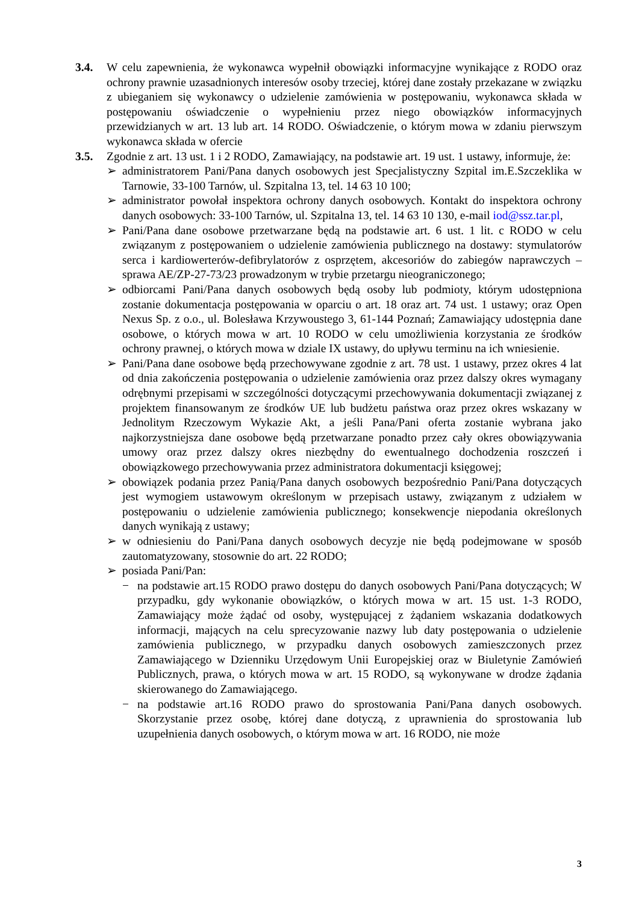3.4. W celu zapewnienia, że wykonawca wypełnił obowiązki informacyjne wynikające z RODO oraz ochrony prawnie uzasadnionych interesów osoby trzeciej, której dane zostały przekazane w związku z ubieganiem się wykonawcy o udzielenie zamówienia w postępowaniu, wykonawca składa w postępowaniu oświadczenie o wypełnieniu przez niego obowiązków informacyjnych przewidzianych w art. 13 lub art. 14 RODO. Oświadczenie, o którym mowa w zdaniu pierwszym wykonawca składa w ofercie
3.5. Zgodnie z art. 13 ust. 1 i 2 RODO, Zamawiający, na podstawie art. 19 ust. 1 ustawy, informuje, że:
➢ administratorem Pani/Pana danych osobowych jest Specjalistyczny Szpital im.E.Szczeklika w Tarnowie, 33-100 Tarnów, ul. Szpitalna 13, tel. 14 63 10 100;
➢ administrator powołał inspektora ochrony danych osobowych. Kontakt do inspektora ochrony danych osobowych: 33-100 Tarnów, ul. Szpitalna 13, tel. 14 63 10 130, e-mail iod@ssz.tar.pl,
➢ Pani/Pana dane osobowe przetwarzane będą na podstawie art. 6 ust. 1 lit. c RODO w celu związanym z postępowaniem o udzielenie zamówienia publicznego na dostawy: stymulatorów serca i kardiowerterów-defibrylatorów z osprzętem, akcesoriów do zabiegów naprawczych – sprawa AE/ZP-27-73/23 prowadzonym w trybie przetargu nieograniczonego;
➢ odbiorcami Pani/Pana danych osobowych będą osoby lub podmioty, którym udostępniona zostanie dokumentacja postępowania w oparciu o art. 18 oraz art. 74 ust. 1 ustawy; oraz Open Nexus Sp. z o.o., ul. Bolesława Krzywoustego 3, 61-144 Poznań; Zamawiający udostępnia dane osobowe, o których mowa w art. 10 RODO w celu umożliwienia korzystania ze środków ochrony prawnej, o których mowa w dziale IX ustawy, do upływu terminu na ich wniesienie.
➢ Pani/Pana dane osobowe będą przechowywane zgodnie z art. 78 ust. 1 ustawy, przez okres 4 lat od dnia zakończenia postępowania o udzielenie zamówienia oraz przez dalszy okres wymagany odrębnymi przepisami w szczególności dotyczącymi przechowywania dokumentacji związanej z projektem finansowanym ze środków UE lub budżetu państwa oraz przez okres wskazany w Jednolitym Rzeczowym Wykazie Akt, a jeśli Pana/Pani oferta zostanie wybrana jako najkorzystniejsza dane osobowe będą przetwarzane ponadto przez cały okres obowiązywania umowy oraz przez dalszy okres niezbędny do ewentualnego dochodzenia roszczeń i obowiązkowego przechowywania przez administratora dokumentacji księgowej;
➢ obowiązek podania przez Panią/Pana danych osobowych bezpośrednio Pani/Pana dotyczących jest wymogiem ustawowym określonym w przepisach ustawy, związanym z udziałem w postępowaniu o udzielenie zamówienia publicznego; konsekwencje niepodania określonych danych wynikają z ustawy;
➢ w odniesieniu do Pani/Pana danych osobowych decyzje nie będą podejmowane w sposób zautomatyzowany, stosownie do art. 22 RODO;
➢ posiada Pani/Pan:
− na podstawie art.15 RODO prawo dostępu do danych osobowych Pani/Pana dotyczących; W przypadku, gdy wykonanie obowiązków, o których mowa w art. 15 ust. 1-3 RODO, Zamawiający może żądać od osoby, występującej z żądaniem wskazania dodatkowych informacji, mających na celu sprecyzowanie nazwy lub daty postępowania o udzielenie zamówienia publicznego, w przypadku danych osobowych zamieszczonych przez Zamawiającego w Dzienniku Urzędowym Unii Europejskiej oraz w Biuletynie Zamówień Publicznych, prawa, o których mowa w art. 15 RODO, są wykonywane w drodze żądania skierowanego do Zamawiającego.
− na podstawie art.16 RODO prawo do sprostowania Pani/Pana danych osobowych. Skorzystanie przez osobę, której dane dotyczą, z uprawnienia do sprostowania lub uzupełnienia danych osobowych, o którym mowa w art. 16 RODO, nie może
3